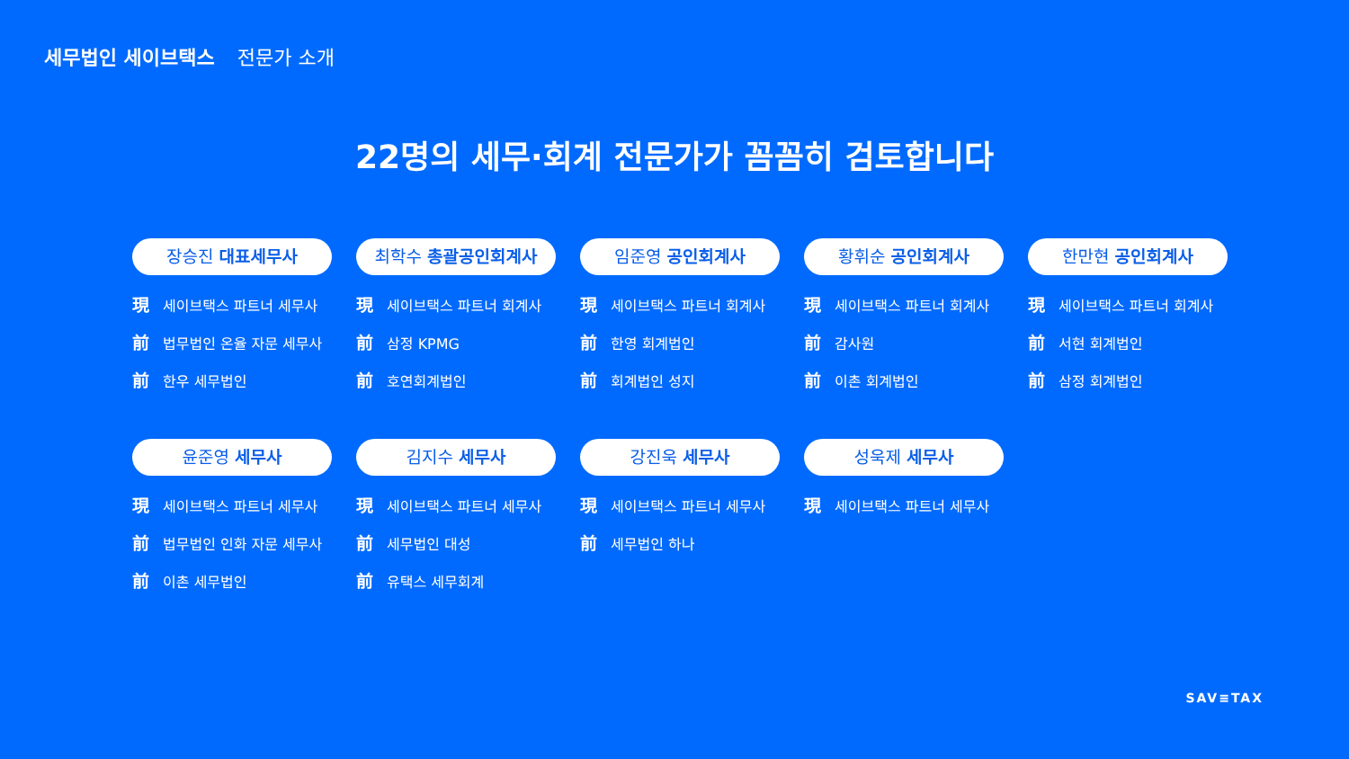세무법인 세이브택스 전문가 소개
22명의 세무·회계 전문가가 꼼꼼히 검토합니다
장승진 대표세무사
現 세이브택스 파트너 세무사
前 법무법인 온율 자문 세무사
前 한우 세무법인
최학수 총괄공인회계사
現 세이브택스 파트너 회계사
前 삼정 KPMG
前 호연회계법인
임준영 공인회계사
現 세이브택스 파트너 회계사
前 한영 회계법인
前 회계법인 성지
황휘순 공인회계사
現 세이브택스 파트너 회계사
前 감사원
前 이촌 회계법인
한만현 공인회계사
現 세이브택스 파트너 회계사
前 서현 회계법인
前 삼정 회계법인
윤준영 세무사
現 세이브택스 파트너 세무사
前 법무법인 인화 자문 세무사
前 이촌 세무법인
김지수 세무사
現 세이브택스 파트너 세무사
前 세무법인 대성
前 유택스 세무회계
강진욱 세무사
現 세이브택스 파트너 세무사
前 세무법인 하나
성욱제 세무사
現 세이브택스 파트너 세무사
SAV≡TAX